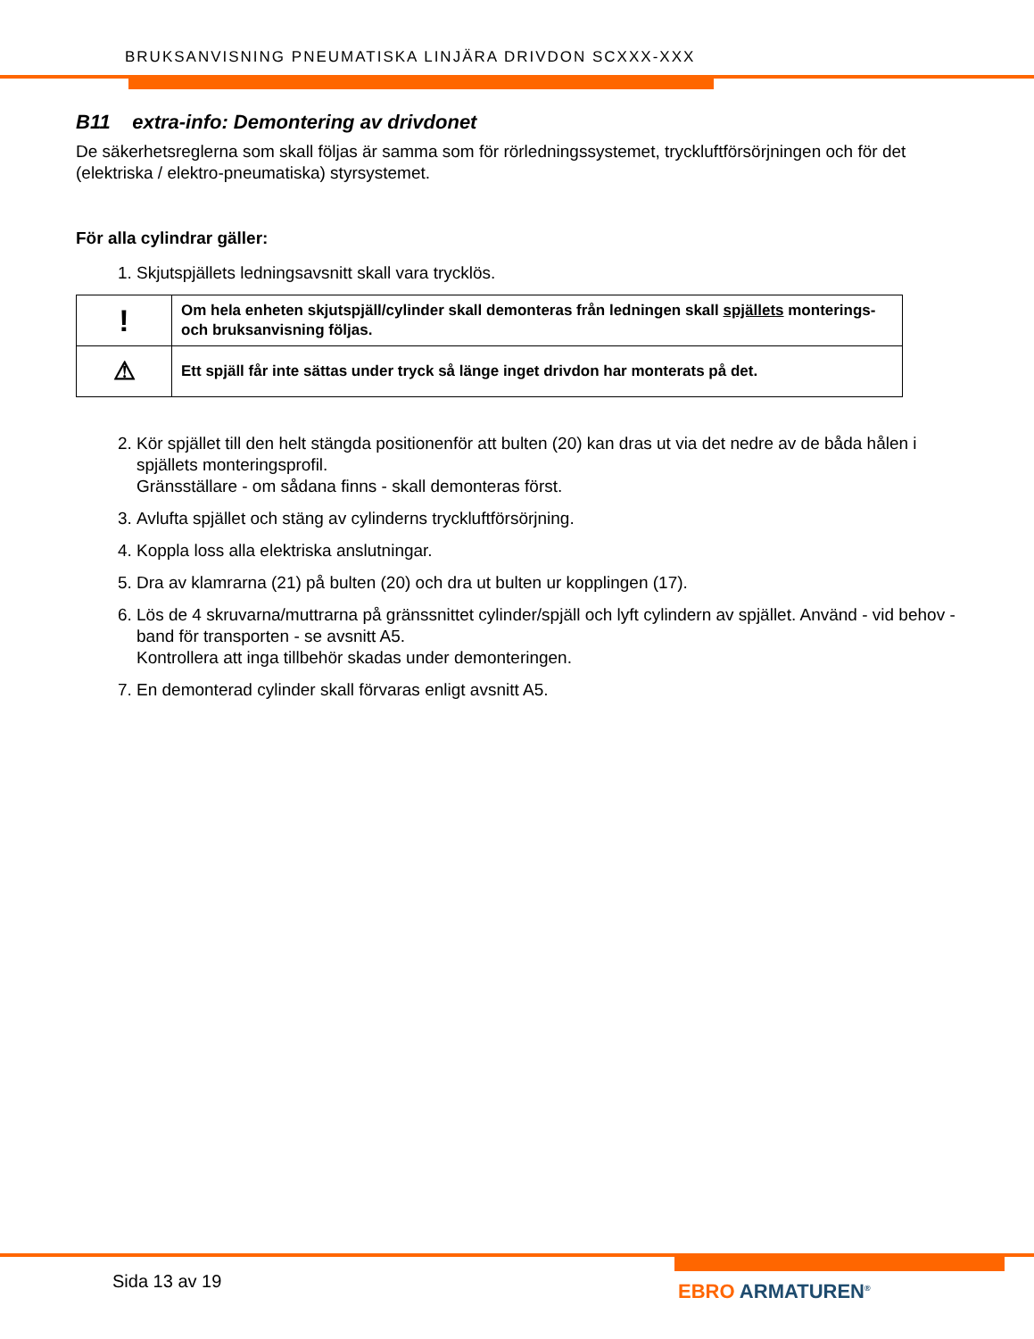BRUKSANVISNING PNEUMATISKA LINJÄRA DRIVDON SCXXX-XXX
B11 extra-info: Demontering av drivdonet
De säkerhetsreglerna som skall följas är samma som för rörledningssystemet, tryckluftförsörjningen och för det (elektriska / elektro-pneumatiska) styrsystemet.
För alla cylindrar gäller:
1. Skjutspjällets ledningsavsnitt skall vara trycklös.
| ! | Om hela enheten skjutspjäll/cylinder skall demonteras från ledningen skall spjällets monterings- och bruksanvisning följas. |
| ⚠ | Ett spjäll får inte sättas under tryck så länge inget drivdon har monterats på det. |
2. Kör spjället till den helt stängda positionenför att bulten (20) kan dras ut via det nedre av de båda hålen i spjällets monteringsprofil.
Gränsställare - om sådana finns - skall demonteras först.
3. Avlufta spjället och stäng av cylinderns tryckluftförsörjning.
4. Koppla loss alla elektriska anslutningar.
5. Dra av klamrarna (21) på bulten (20) och dra ut bulten ur kopplingen (17).
6. Lös de 4 skruvarna/muttrarna på gränssnittet cylinder/spjäll och lyft cylindern av spjället. Använd - vid behov - band för transporten - se avsnitt A5.
Kontrollera att inga tillbehör skadas under demonteringen.
7. En demonterad cylinder skall förvaras enligt avsnitt A5.
Sida 13 av 19 EBRO ARMATUREN<sup>®</sup>